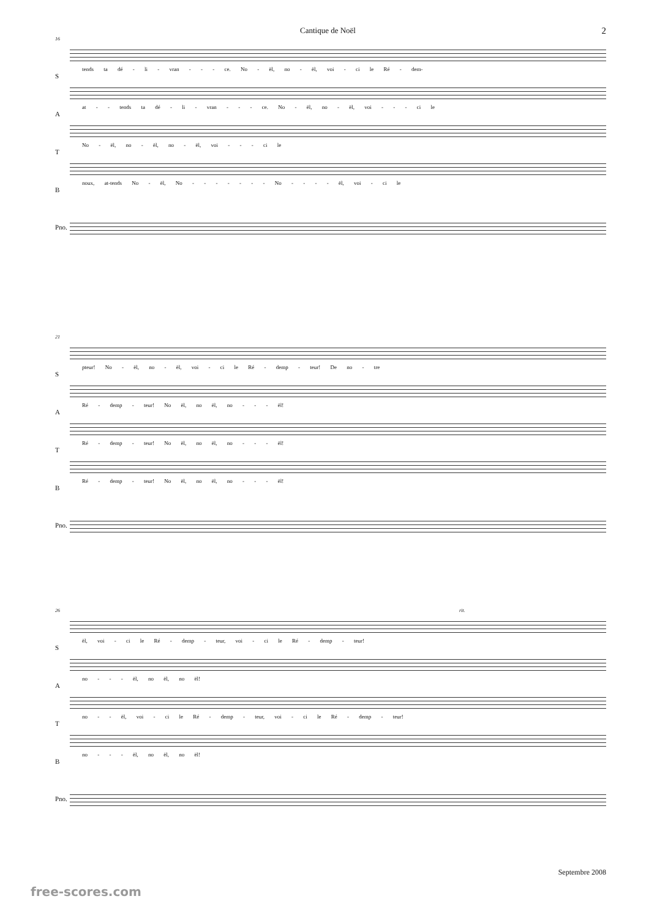Cantique de Noël 2
16
S
tends ta dé - li - vran - - - ce. No - ël, no - ël, voi - ci le Ré - dem-
A
at - - tends ta dé - li - vran - - - ce. No - ël, no - ël, voi - - - ci le
T
No - ël, no - ël, no - ël, voi - - - ci le
B
noux, at-tends No - ël, No - - - - - - - No - - - - ël, voi - ci le
Pno.
21
S
pteur! No - ël, no - ël, voi - ci le Ré - demp - teur! De no - tre
A
Ré - demp - teur! No ël, no ël, no - - - ël!
T
Ré - demp - teur! No ël, no ël, no - - - ël!
B
Ré - demp - teur! No ël, no ël, no - - - ël!
Pno.
26 rit.
S
ël, voi - ci le Ré - demp - teur, voi - ci le Ré - demp - teur!
A
no - - - ël, no ël, no ël!
T
no - - ël, voi - ci le Ré - demp - teur, voi - ci le Ré - demp - teur!
B
no - - - ël, no ël, no ël!
Pno.
Septembre 2008
free-scores.com